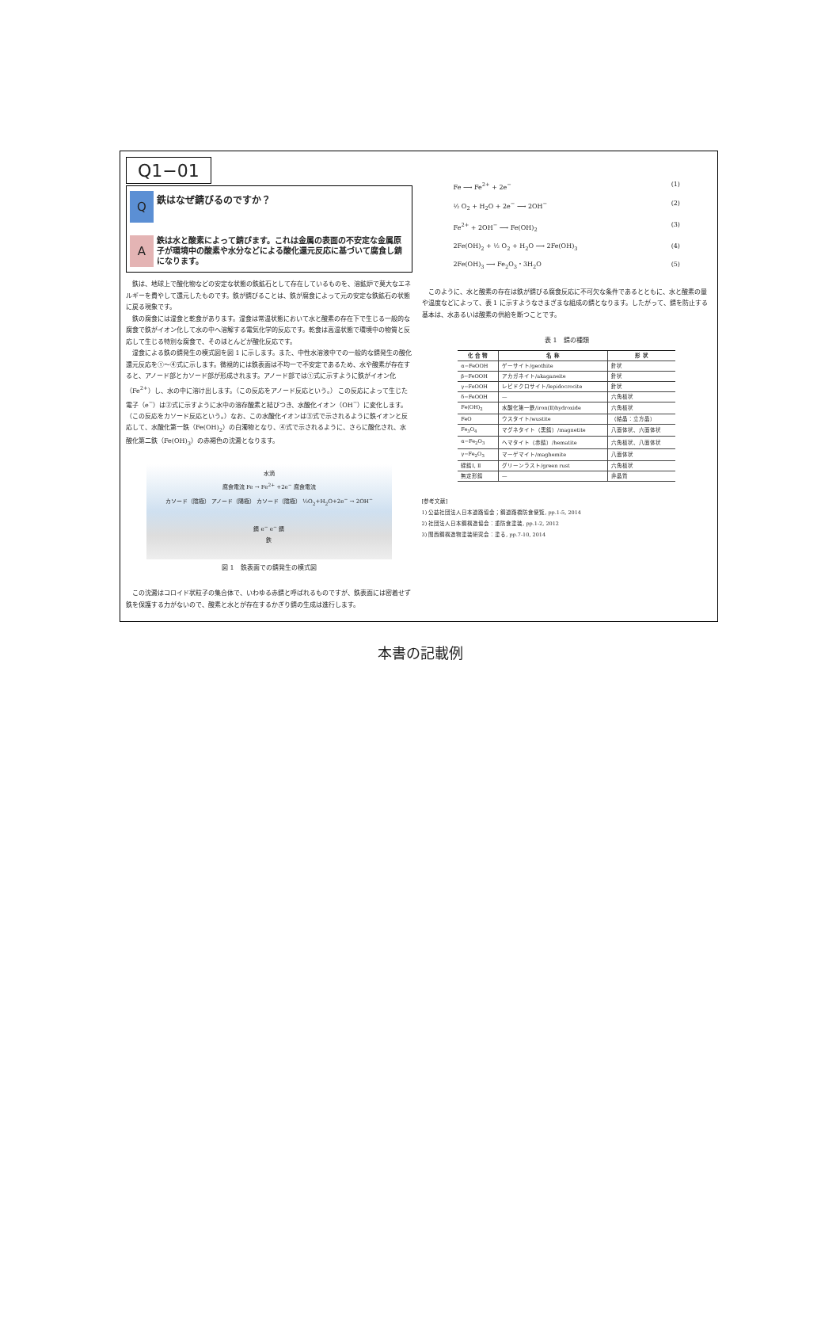Q1−01
Q
鉄はなぜ錆びるのですか？
A
鉄は水と酸素によって錆びます。これは金属の表面の不安定な金属原子が環境中の酸素や水分などによる酸化還元反応に基づいて腐食し錆になります。
鉄は、地球上で酸化物などの安定な状態の鉄鉱石として存在しているものを、溶鉱炉で莫大なエネルギーを費やして還元したものです。鉄が錆びることは、鉄が腐食によって元の安定な鉄鉱石の状態に戻る現象です。
鉄の腐食には湿食と乾食があります。湿食は常温状態において水と酸素の存在下で生じる一般的な腐食で鉄がイオン化して水の中へ溶解する電気化学的反応です。乾食は高温状態で環境中の物質と反応して生じる特別な腐食で、そのほとんどが酸化反応です。
湿食による鉄の錆発生の模式図を図 1 に示します。また、中性水溶液中での一般的な錆発生の酸化還元反応を①〜④式に示します。微視的には鉄表面は不均一で不安定であるため、水や酸素が存在すると、アノード部とカソード部が形成されます。アノード部では①式に示すように鉄がイオン化（Fe<sup>2+</sup>）し、水の中に溶け出します。（この反応をアノード反応という。） この反応によって生じた電子（e<sup>−</sup>）は②式に示すように水中の溶存酸素と結びつき、水酸化イオン（OH<sup>−</sup>）に変化します。（この反応をカソード反応という。）なお、この水酸化イオンは③式で示されるように鉄イオンと反応して、水酸化第一鉄（Fe(OH)<sub>2</sub>）の白濁物となり、④式で示されるように、さらに酸化され、水酸化第二鉄（Fe(OH)<sub>3</sub>）の赤褐色の沈澱となります。
水滴
腐食電流 Fe → Fe<sup>2+</sup> +2e<sup>−</sup> 腐食電流
カソード（陰極） アノード（陽極） カソード（陰極） ½O<sub>2</sub>+H<sub>2</sub>O+2e<sup>−</sup> → 2OH<sup>−</sup>
錆 e<sup>−</sup> e<sup>−</sup> 錆
鉄
図 1　鉄表面での錆発生の模式図
この沈澱はコロイド状粒子の集合体で、いわゆる赤錆と呼ばれるものですが、鉄表面には密着せず鉄を保護する力がないので、酸素と水とが存在するかぎり錆の生成は進行します。
Fe ⟶ Fe<sup>2+</sup> + 2e<sup>−</sup> (1)
½ O<sub>2</sub> + H<sub>2</sub>O + 2e<sup>−</sup> ⟶ 2OH<sup>−</sup> (2)
Fe<sup>2+</sup> + 2OH<sup>−</sup> ⟶ Fe(OH)<sub>2</sub> (3)
2Fe(OH)<sub>2</sub> + ½ O<sub>2</sub> + H<sub>2</sub>O ⟶ 2Fe(OH)<sub>3</sub> (4)
2Fe(OH)<sub>3</sub> ⟶ Fe<sub>2</sub>O<sub>3</sub>・3H<sub>2</sub>O (5)
このように、水と酸素の存在は鉄が錆びる腐食反応に不可欠な条件であるとともに、水と酸素の量や温度などによって、表 1 に示すようなさまざまな組成の錆となります。したがって、錆を防止する基本は、水あるいは酸素の供給を断つことです。
表 1　錆の種類
| 化 合 物 | 名 称 | 形 状 |
| --- | --- | --- |
| α−FeOOH | ゲーサイト/geothite | 針状 |
| β−FeOOH | アカガネイト/akaganeite | 針状 |
| γ−FeOOH | レピドクロサイト/lepidocrocite | 針状 |
| δ−FeOOH | — | 六角板状 |
| Fe(OH)<sub>2</sub> | 水酸化第一鉄/iron(Ⅱ)hydroxide | 六角板状 |
| FeO | ウスタイト/wustite | （結晶：立方晶） |
| Fe<sub>3</sub>O<sub>4</sub> | マグネタイト（黒錆）/magnetite | 八面体状、六面体状 |
| α−Fe<sub>2</sub>O<sub>3</sub> | ヘマタイト（赤錆）/hematite | 六角板状、八面体状 |
| γ−Fe<sub>2</sub>O<sub>3</sub> | マーゲマイト/maghemite | 八面体状 |
| 緑錆Ⅰ, Ⅱ | グリーンラスト/green rust | 六角板状 |
| 無定形錆 | — | 非晶質 |
[参考文献]
1) 公益社団法人日本道路協会；鋼道路橋防食便覧, pp.1-5, 2014
2) 社団法人日本鋼構造協会：重防食塗装, pp.1-2, 2012
3) 関西鋼構造物塗装研究会：塗る, pp.7-10, 2014
本書の記載例